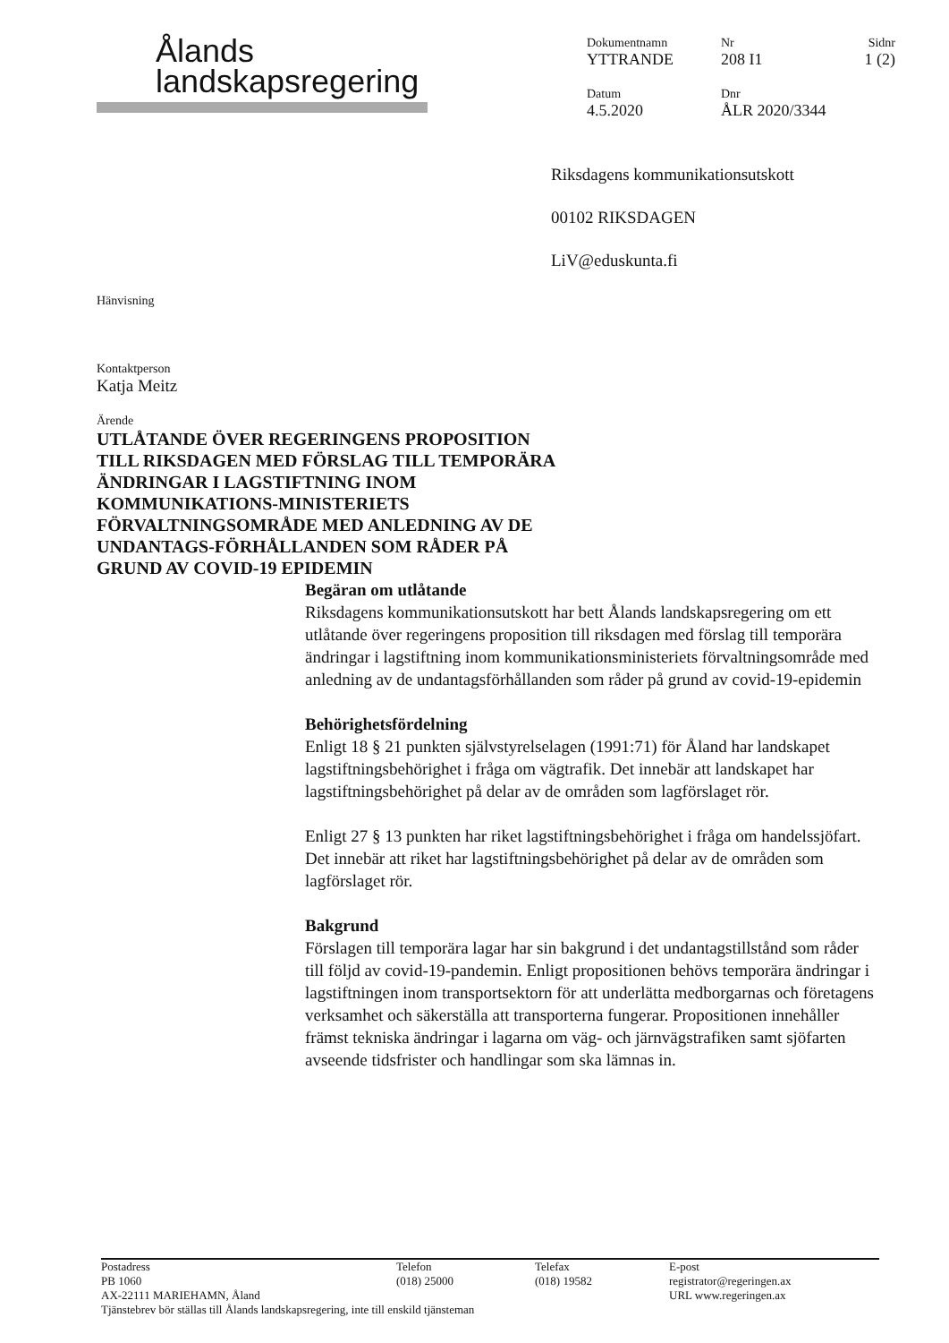Ålands
landskapsregering
Dokumentnamn
YTTRANDE
Nr
208 I1
Sidnr
1 (2)
Datum
4.5.2020
Dnr
ÅLR 2020/3344
Riksdagens kommunikationsutskott
00102 RIKSDAGEN
LiV@eduskunta.fi
Hänvisning
Kontaktperson
Katja Meitz
Ärende
UTLÅTANDE ÖVER REGERINGENS PROPOSITION TILL RIKSDAGEN MED FÖRSLAG TILL TEMPORÄRA ÄNDRINGAR I LAGSTIFTNING INOM KOMMUNIKATIONS-MINISTERIETS FÖRVALTNINGSOMRÅDE MED ANLEDNING AV DE UNDANTAGS-FÖRHÅLLANDEN SOM RÅDER PÅ GRUND AV COVID-19 EPIDEMIN
Begäran om utlåtande
Riksdagens kommunikationsutskott har bett Ålands landskapsregering om ett utlåtande över regeringens proposition till riksdagen med förslag till temporära ändringar i lagstiftning inom kommunikationsministeriets förvaltningsområde med anledning av de undantagsförhållanden som råder på grund av covid-19-epidemin
Behörighetsfördelning
Enligt 18 § 21 punkten självstyrelselagen (1991:71) för Åland har landskapet lagstiftningsbehörighet i fråga om vägtrafik. Det innebär att landskapet har lagstiftningsbehörighet på delar av de områden som lagförslaget rör.
Enligt 27 § 13 punkten har riket lagstiftningsbehörighet i fråga om handelssjöfart. Det innebär att riket har lagstiftningsbehörighet på delar av de områden som lagförslaget rör.
Bakgrund
Förslagen till temporära lagar har sin bakgrund i det undantagstillstånd som råder till följd av covid-19-pandemin. Enligt propositionen behövs temporära ändringar i lagstiftningen inom transportsektorn för att underlätta medborgarnas och företagens verksamhet och säkerställa att transporterna fungerar. Propositionen innehåller främst tekniska ändringar i lagarna om väg- och järnvägstrafiken samt sjöfarten avseende tidsfrister och handlingar som ska lämnas in.
Postadress
PB 1060
AX-22111 MARIEHAMN, Åland
Telefon
(018) 25000
Telefax
(018) 19582
E-post
registrator@regeringen.ax
URL www.regeringen.ax
Tjänstebrev bör ställas till Ålands landskapsregering, inte till enskild tjänsteman